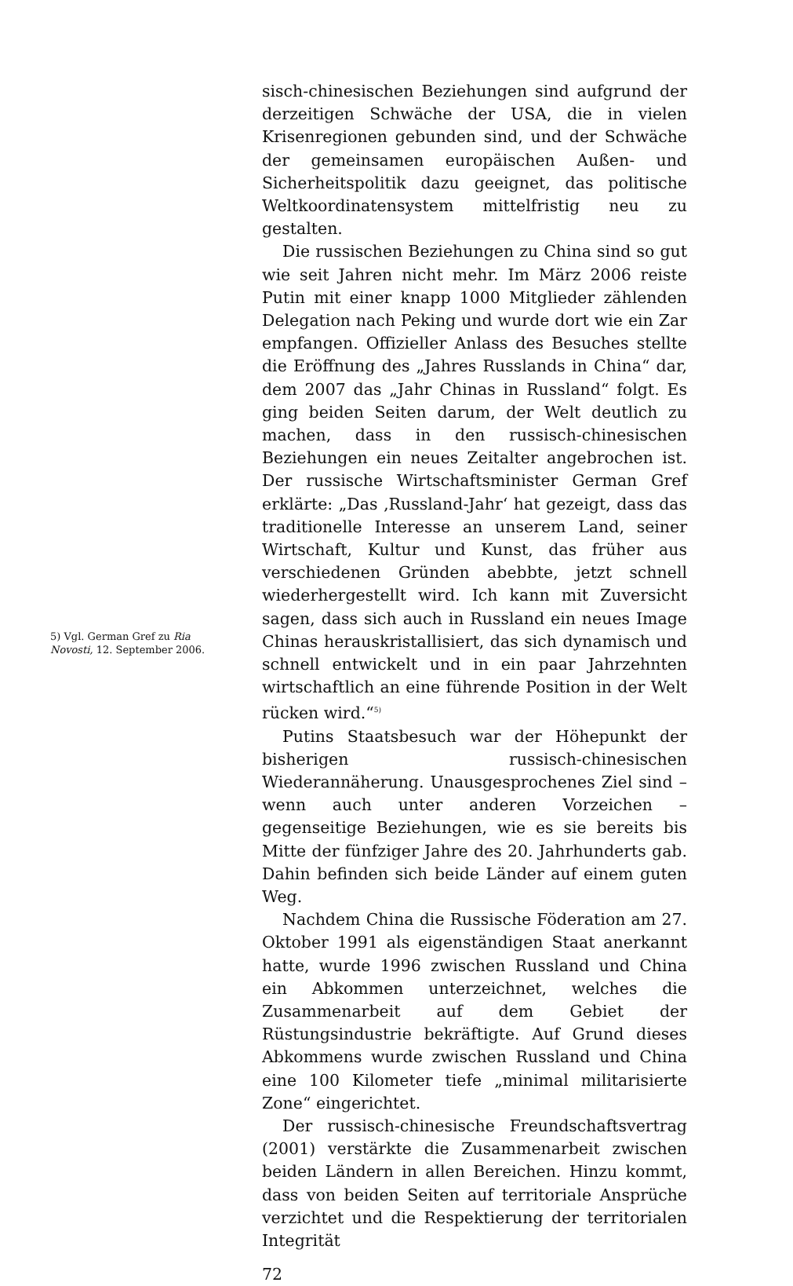5) Vgl. German Gref zu Ria Novosti, 12. September 2006.
sisch-chinesischen Beziehungen sind aufgrund der derzeitigen Schwäche der USA, die in vielen Krisenregionen gebunden sind, und der Schwäche der gemeinsamen europäischen Außen- und Sicherheitspolitik dazu geeignet, das politische Weltkoordinatensystem mittelfristig neu zu gestalten.
Die russischen Beziehungen zu China sind so gut wie seit Jahren nicht mehr. Im März 2006 reiste Putin mit einer knapp 1000 Mitglieder zählenden Delegation nach Peking und wurde dort wie ein Zar empfangen. Offizieller Anlass des Besuches stellte die Eröffnung des „Jahres Russlands in China“ dar, dem 2007 das „Jahr Chinas in Russland“ folgt. Es ging beiden Seiten darum, der Welt deutlich zu machen, dass in den russisch-chinesischen Beziehungen ein neues Zeitalter angebrochen ist. Der russische Wirtschaftsminister German Gref erklärte: „Das ‚Russland-Jahr‘ hat gezeigt, dass das traditionelle Interesse an unserem Land, seiner Wirtschaft, Kultur und Kunst, das früher aus verschiedenen Gründen abebbte, jetzt schnell wiederhergestellt wird. Ich kann mit Zuversicht sagen, dass sich auch in Russland ein neues Image Chinas herauskristallisiert, das sich dynamisch und schnell entwickelt und in ein paar Jahrzehnten wirtschaftlich an eine führende Position in der Welt rücken wird.“<sup>5)</sup>
Putins Staatsbesuch war der Höhepunkt der bisherigen russisch-chinesischen Wiederannäherung. Unausgesprochenes Ziel sind – wenn auch unter anderen Vorzeichen – gegenseitige Beziehungen, wie es sie bereits bis Mitte der fünfziger Jahre des 20. Jahrhunderts gab. Dahin befinden sich beide Länder auf einem guten Weg.
Nachdem China die Russische Föderation am 27. Oktober 1991 als eigenständigen Staat anerkannt hatte, wurde 1996 zwischen Russland und China ein Abkommen unterzeichnet, welches die Zusammenarbeit auf dem Gebiet der Rüstungsindustrie bekräftigte. Auf Grund dieses Abkommens wurde zwischen Russland und China eine 100 Kilometer tiefe „minimal militarisierte Zone“ eingerichtet.
Der russisch-chinesische Freundschaftsvertrag (2001) verstärkte die Zusammenarbeit zwischen beiden Ländern in allen Bereichen. Hinzu kommt, dass von beiden Seiten auf territoriale Ansprüche verzichtet und die Respektierung der territorialen Integrität
72